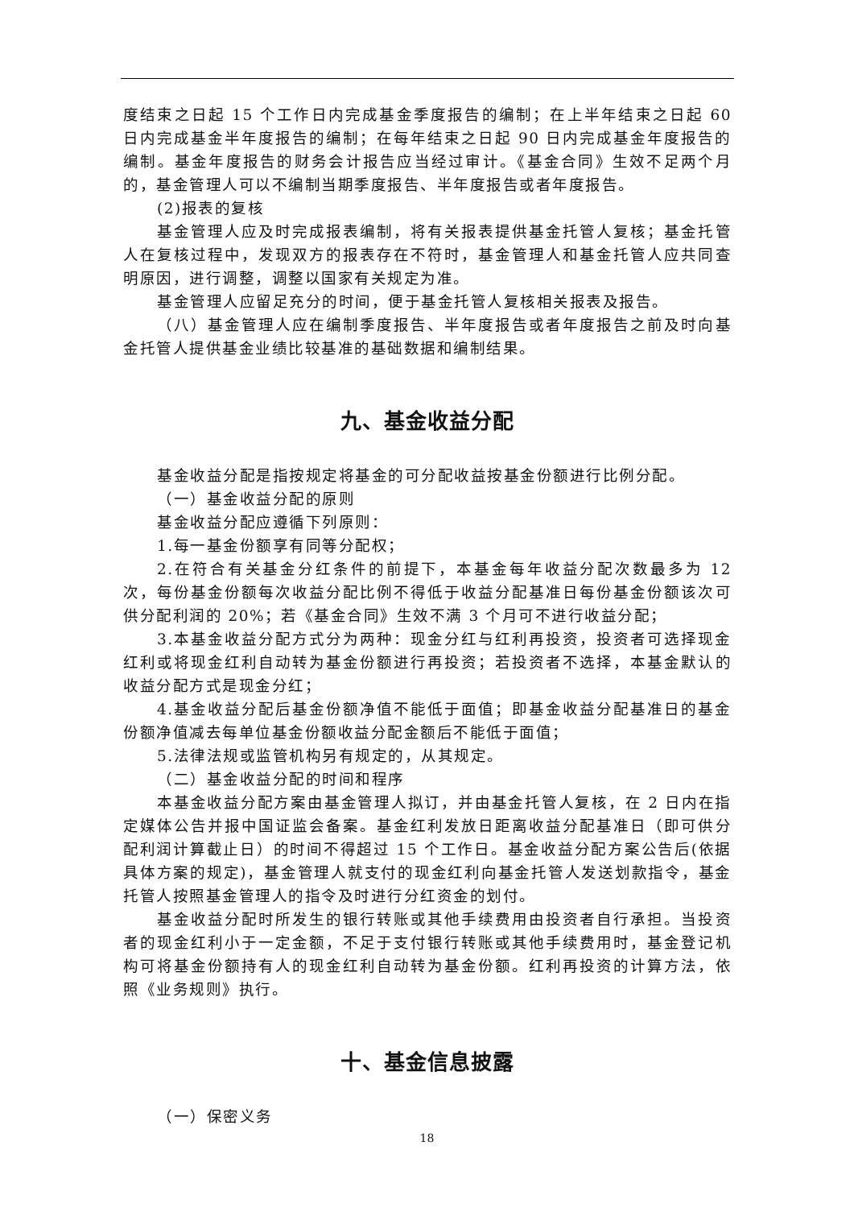度结束之日起 15 个工作日内完成基金季度报告的编制；在上半年结束之日起 60 日内完成基金半年度报告的编制；在每年结束之日起 90 日内完成基金年度报告的编制。基金年度报告的财务会计报告应当经过审计。《基金合同》生效不足两个月的，基金管理人可以不编制当期季度报告、半年度报告或者年度报告。
(2)报表的复核
基金管理人应及时完成报表编制，将有关报表提供基金托管人复核；基金托管人在复核过程中，发现双方的报表存在不符时，基金管理人和基金托管人应共同查明原因，进行调整，调整以国家有关规定为准。
基金管理人应留足充分的时间，便于基金托管人复核相关报表及报告。
（八）基金管理人应在编制季度报告、半年度报告或者年度报告之前及时向基金托管人提供基金业绩比较基准的基础数据和编制结果。
九、基金收益分配
基金收益分配是指按规定将基金的可分配收益按基金份额进行比例分配。
（一）基金收益分配的原则
基金收益分配应遵循下列原则：
1.每一基金份额享有同等分配权；
2.在符合有关基金分红条件的前提下，本基金每年收益分配次数最多为 12 次，每份基金份额每次收益分配比例不得低于收益分配基准日每份基金份额该次可供分配利润的 20%；若《基金合同》生效不满 3 个月可不进行收益分配；
3.本基金收益分配方式分为两种：现金分红与红利再投资，投资者可选择现金红利或将现金红利自动转为基金份额进行再投资；若投资者不选择，本基金默认的收益分配方式是现金分红；
4.基金收益分配后基金份额净值不能低于面值；即基金收益分配基准日的基金份额净值减去每单位基金份额收益分配金额后不能低于面值；
5.法律法规或监管机构另有规定的，从其规定。
（二）基金收益分配的时间和程序
本基金收益分配方案由基金管理人拟订，并由基金托管人复核，在 2 日内在指定媒体公告并报中国证监会备案。基金红利发放日距离收益分配基准日（即可供分配利润计算截止日）的时间不得超过 15 个工作日。基金收益分配方案公告后(依据具体方案的规定)，基金管理人就支付的现金红利向基金托管人发送划款指令，基金托管人按照基金管理人的指令及时进行分红资金的划付。
基金收益分配时所发生的银行转账或其他手续费用由投资者自行承担。当投资者的现金红利小于一定金额，不足于支付银行转账或其他手续费用时，基金登记机构可将基金份额持有人的现金红利自动转为基金份额。红利再投资的计算方法，依照《业务规则》执行。
十、基金信息披露
（一）保密义务
18